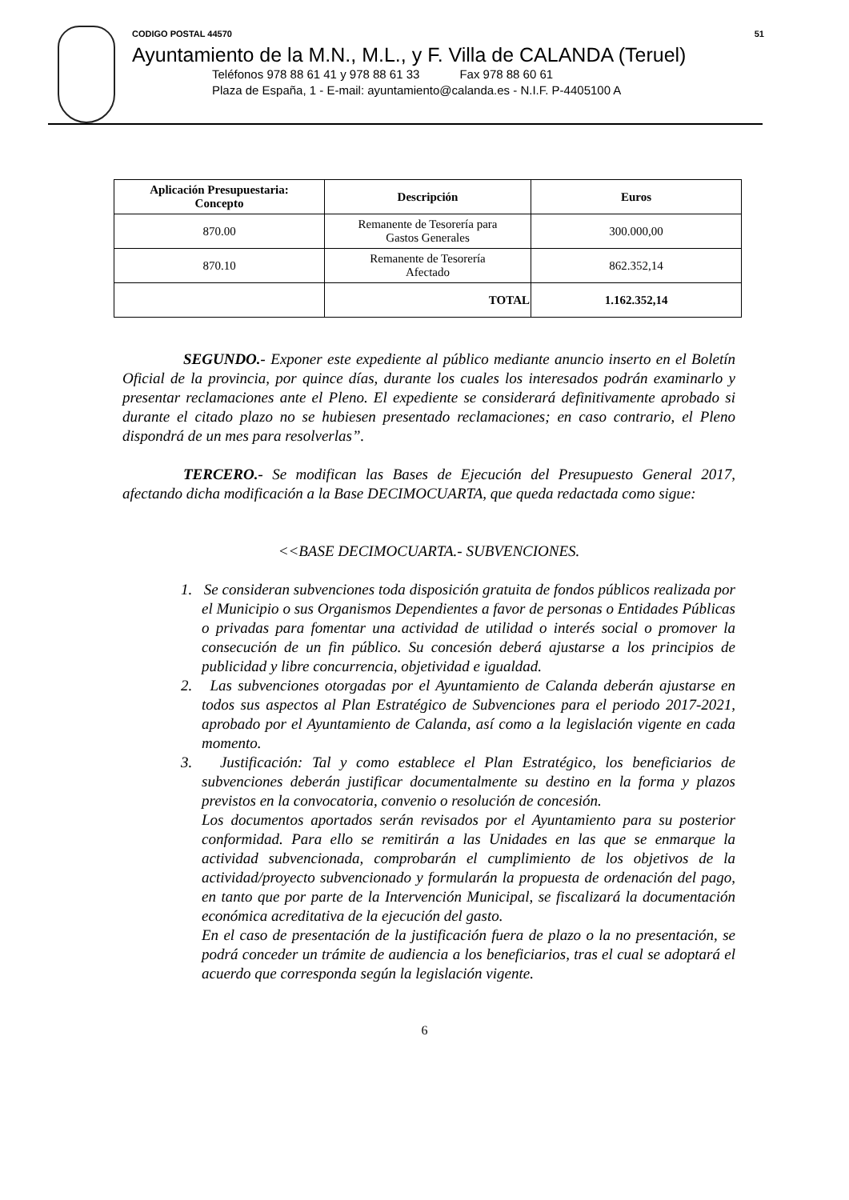CODIGO POSTAL 44570 51
Ayuntamiento de la M.N., M.L., y F. Villa de CALANDA (Teruel)
Teléfonos 978 88 61 41 y 978 88 61 33 Fax 978 88 60 61
Plaza de España, 1 - E-mail: ayuntamiento@calanda.es - N.I.F. P-4405100 A
| Aplicación Presupuestaria: Concepto | Descripción | Euros |
| --- | --- | --- |
| 870.00 | Remanente de Tesorería para Gastos Generales | 300.000,00 |
| 870.10 | Remanente de Tesorería Afectado | 862.352,14 |
| | TOTAL | 1.162.352,14 |
SEGUNDO.- Exponer este expediente al público mediante anuncio inserto en el Boletín Oficial de la provincia, por quince días, durante los cuales los interesados podrán examinarlo y presentar reclamaciones ante el Pleno. El expediente se considerará definitivamente aprobado si durante el citado plazo no se hubiesen presentado reclamaciones; en caso contrario, el Pleno dispondrá de un mes para resolverlas”.
TERCERO.- Se modifican las Bases de Ejecución del Presupuesto General 2017, afectando dicha modificación a la Base DECIMOCUARTA, que queda redactada como sigue:
<<BASE DECIMOCUARTA.- SUBVENCIONES.
1. Se consideran subvenciones toda disposición gratuita de fondos públicos realizada por el Municipio o sus Organismos Dependientes a favor de personas o Entidades Públicas o privadas para fomentar una actividad de utilidad o interés social o promover la consecución de un fin público. Su concesión deberá ajustarse a los principios de publicidad y libre concurrencia, objetividad e igualdad.
2. Las subvenciones otorgadas por el Ayuntamiento de Calanda deberán ajustarse en todos sus aspectos al Plan Estratégico de Subvenciones para el periodo 2017-2021, aprobado por el Ayuntamiento de Calanda, así como a la legislación vigente en cada momento.
3. Justificación: Tal y como establece el Plan Estratégico, los beneficiarios de subvenciones deberán justificar documentalmente su destino en la forma y plazos previstos en la convocatoria, convenio o resolución de concesión.
Los documentos aportados serán revisados por el Ayuntamiento para su posterior conformidad. Para ello se remitirán a las Unidades en las que se enmarque la actividad subvencionada, comprobarán el cumplimiento de los objetivos de la actividad/proyecto subvencionado y formularán la propuesta de ordenación del pago, en tanto que por parte de la Intervención Municipal, se fiscalizará la documentación económica acreditativa de la ejecución del gasto.
En el caso de presentación de la justificación fuera de plazo o la no presentación, se podrá conceder un trámite de audiencia a los beneficiarios, tras el cual se adoptará el acuerdo que corresponda según la legislación vigente.
6